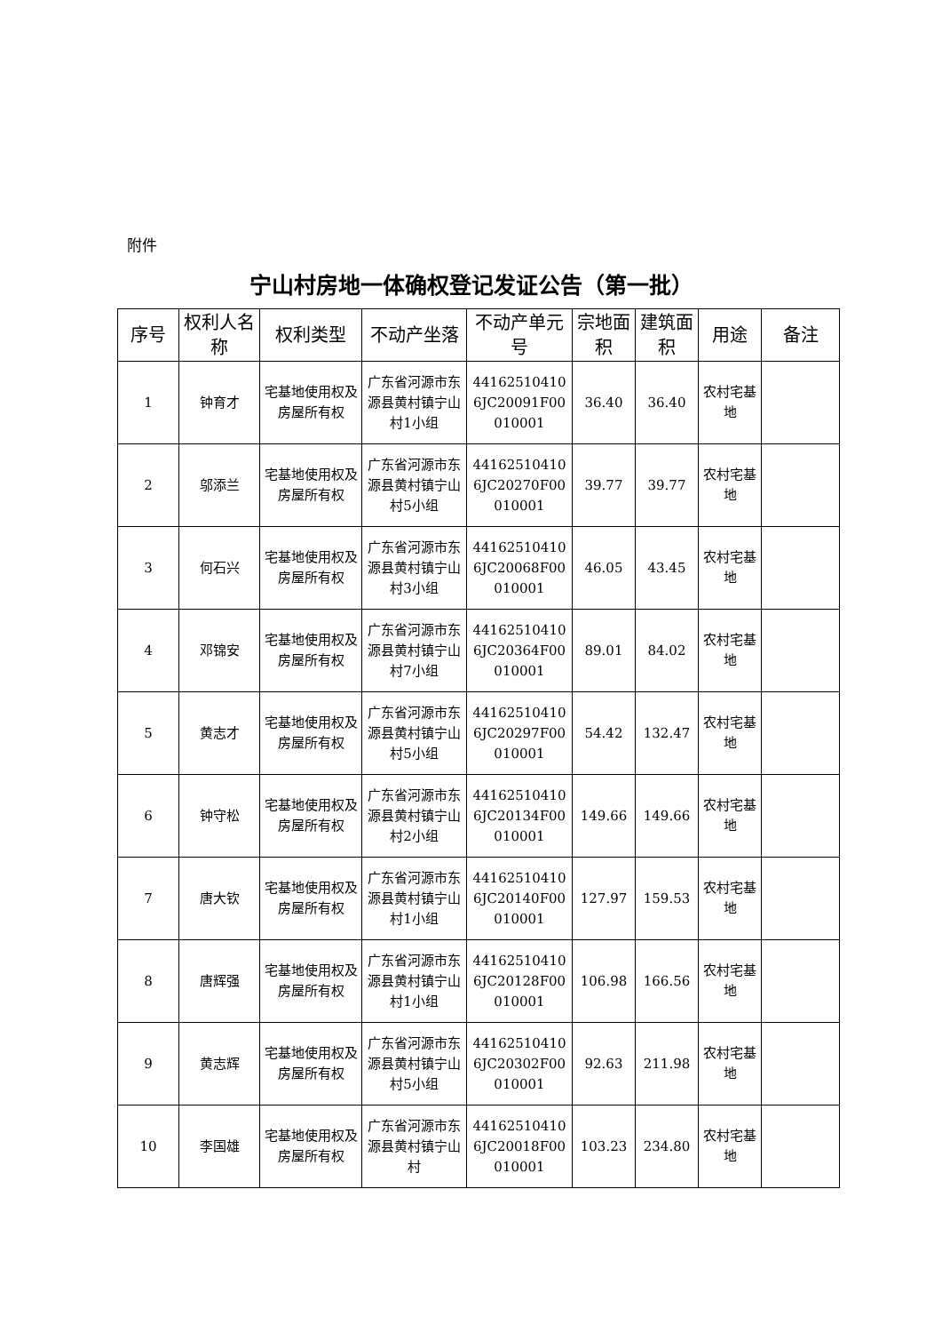附件
宁山村房地一体确权登记发证公告（第一批）
| 序号 | 权利人名称 | 权利类型 | 不动产坐落 | 不动产单元号 | 宗地面积 | 建筑面积 | 用途 | 备注 |
| --- | --- | --- | --- | --- | --- | --- | --- | --- |
| 1 | 钟育才 | 宅基地使用权及房屋所有权 | 广东省河源市东源县黄村镇宁山村1小组 | 441625104106JC20091F00010001 | 36.40 | 36.40 | 农村宅基地 | |
| 2 | 邬添兰 | 宅基地使用权及房屋所有权 | 广东省河源市东源县黄村镇宁山村5小组 | 441625104106JC20270F00010001 | 39.77 | 39.77 | 农村宅基地 | |
| 3 | 何石兴 | 宅基地使用权及房屋所有权 | 广东省河源市东源县黄村镇宁山村3小组 | 441625104106JC20068F00010001 | 46.05 | 43.45 | 农村宅基地 | |
| 4 | 邓锦安 | 宅基地使用权及房屋所有权 | 广东省河源市东源县黄村镇宁山村7小组 | 441625104106JC20364F00010001 | 89.01 | 84.02 | 农村宅基地 | |
| 5 | 黄志才 | 宅基地使用权及房屋所有权 | 广东省河源市东源县黄村镇宁山村5小组 | 441625104106JC20297F00010001 | 54.42 | 132.47 | 农村宅基地 | |
| 6 | 钟守松 | 宅基地使用权及房屋所有权 | 广东省河源市东源县黄村镇宁山村2小组 | 441625104106JC20134F00010001 | 149.66 | 149.66 | 农村宅基地 | |
| 7 | 唐大钦 | 宅基地使用权及房屋所有权 | 广东省河源市东源县黄村镇宁山村1小组 | 441625104106JC20140F00010001 | 127.97 | 159.53 | 农村宅基地 | |
| 8 | 唐辉强 | 宅基地使用权及房屋所有权 | 广东省河源市东源县黄村镇宁山村1小组 | 441625104106JC20128F00010001 | 106.98 | 166.56 | 农村宅基地 | |
| 9 | 黄志辉 | 宅基地使用权及房屋所有权 | 广东省河源市东源县黄村镇宁山村5小组 | 441625104106JC20302F00010001 | 92.63 | 211.98 | 农村宅基地 | |
| 10 | 李国雄 | 宅基地使用权及房屋所有权 | 广东省河源市东源县黄村镇宁山村 | 441625104106JC20018F00010001 | 103.23 | 234.80 | 农村宅基地 | |